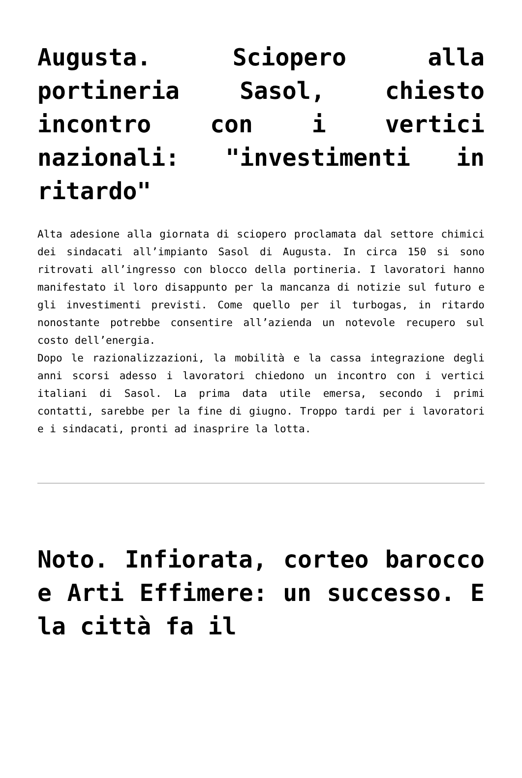Augusta. Sciopero alla portineria Sasol, chiesto incontro con i vertici nazionali: "investimenti in ritardo"
Alta adesione alla giornata di sciopero proclamata dal settore chimici dei sindacati all’impianto Sasol di Augusta. In circa 150 si sono ritrovati all’ingresso con blocco della portineria. I lavoratori hanno manifestato il loro disappunto per la mancanza di notizie sul futuro e gli investimenti previsti. Come quello per il turbogas, in ritardo nonostante potrebbe consentire all’azienda un notevole recupero sul costo dell’energia.
Dopo le razionalizzazioni, la mobilità e la cassa integrazione degli anni scorsi adesso i lavoratori chiedono un incontro con i vertici italiani di Sasol. La prima data utile emersa, secondo i primi contatti, sarebbe per la fine di giugno. Troppo tardi per i lavoratori e i sindacati, pronti ad inasprire la lotta.
Noto. Infiorata, corteo barocco e Arti Effimere: un successo. E la città fa il